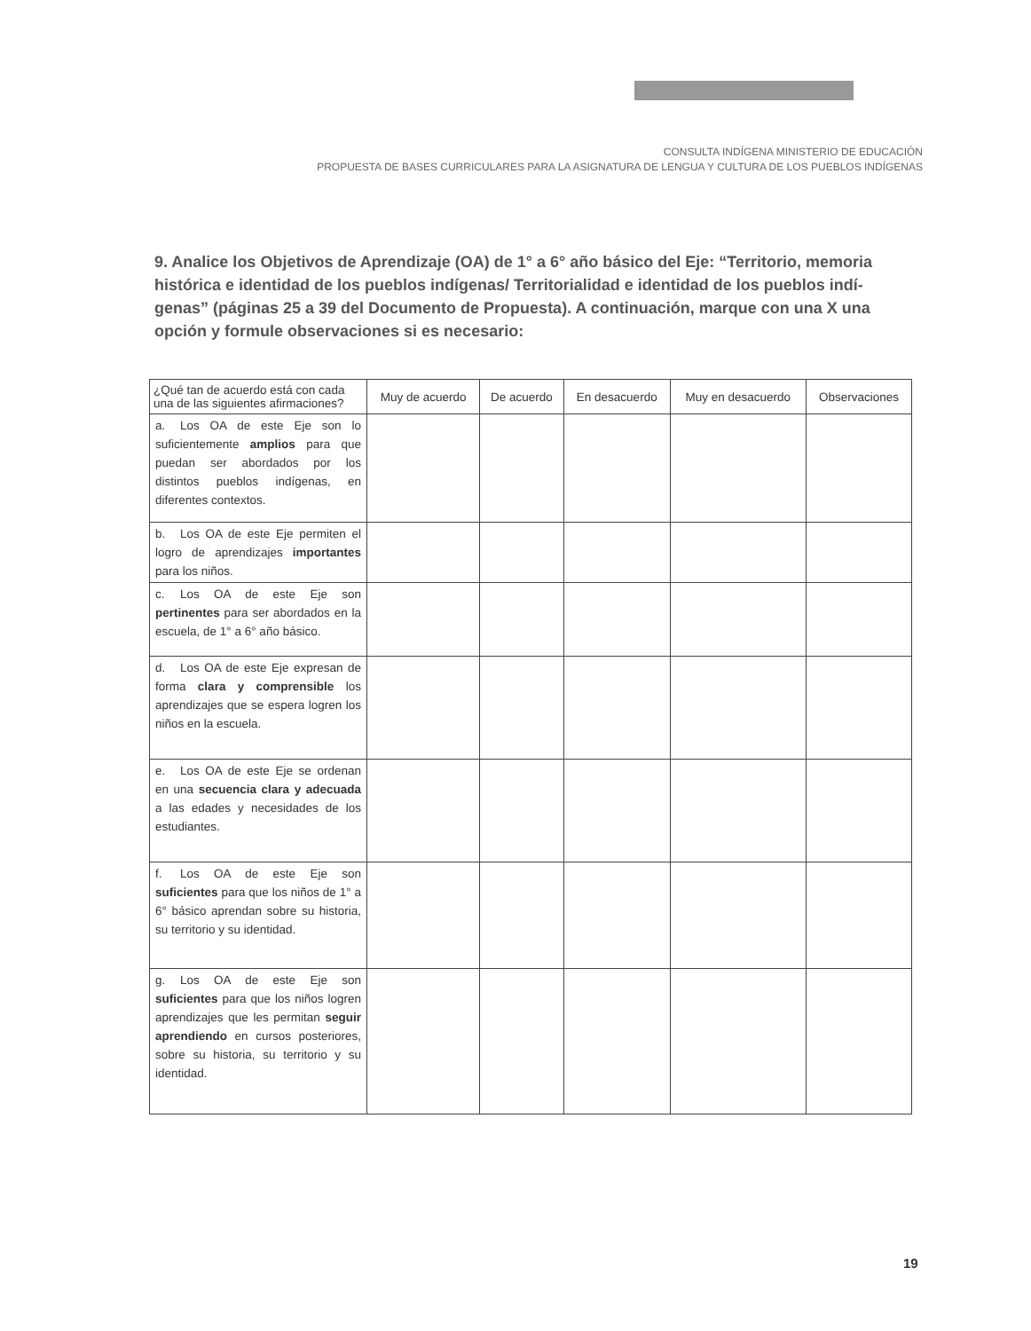CONSULTA INDÍGENA MINISTERIO DE EDUCACIÓN
PROPUESTA DE BASES CURRICULARES PARA LA ASIGNATURA DE LENGUA Y CULTURA DE LOS PUEBLOS INDÍGENAS
9. Analice los Objetivos de Aprendizaje (OA) de 1° a 6° año básico del Eje: “Territorio, memoria histórica e identidad de los pueblos indígenas/ Territorialidad e identidad de los pueblos indí-genas” (páginas 25 a 39 del Documento de Propuesta). A continuación, marque con una X una opción y formule observaciones si es necesario:
| ¿Qué tan de acuerdo está con cada una de las siguientes afirmaciones? | Muy de acuerdo | De acuerdo | En desacuerdo | Muy en desacuerdo | Observaciones |
| --- | --- | --- | --- | --- | --- |
| a. Los OA de este Eje son lo suficientemente amplios para que puedan ser abordados por los distintos pueblos indígenas, en diferentes contextos. | | | | | |
| b. Los OA de este Eje permiten el logro de aprendizajes importantes para los niños. | | | | | |
| c. Los OA de este Eje son pertinentes para ser abordados en la escuela, de 1° a 6° año básico. | | | | | |
| d. Los OA de este Eje expresan de forma clara y comprensible los aprendizajes que se espera logren los niños en la escuela. | | | | | |
| e. Los OA de este Eje se ordenan en una secuencia clara y adecuada a las edades y necesidades de los estudiantes. | | | | | |
| f. Los OA de este Eje son suficientes para que los niños de 1° a 6° básico aprendan sobre su historia, su territorio y su identidad. | | | | | |
| g. Los OA de este Eje son suficientes para que los niños logren aprendizajes que les permitan seguir aprendiendo en cursos posteriores, sobre su historia, su territorio y su identidad. | | | | | |
19